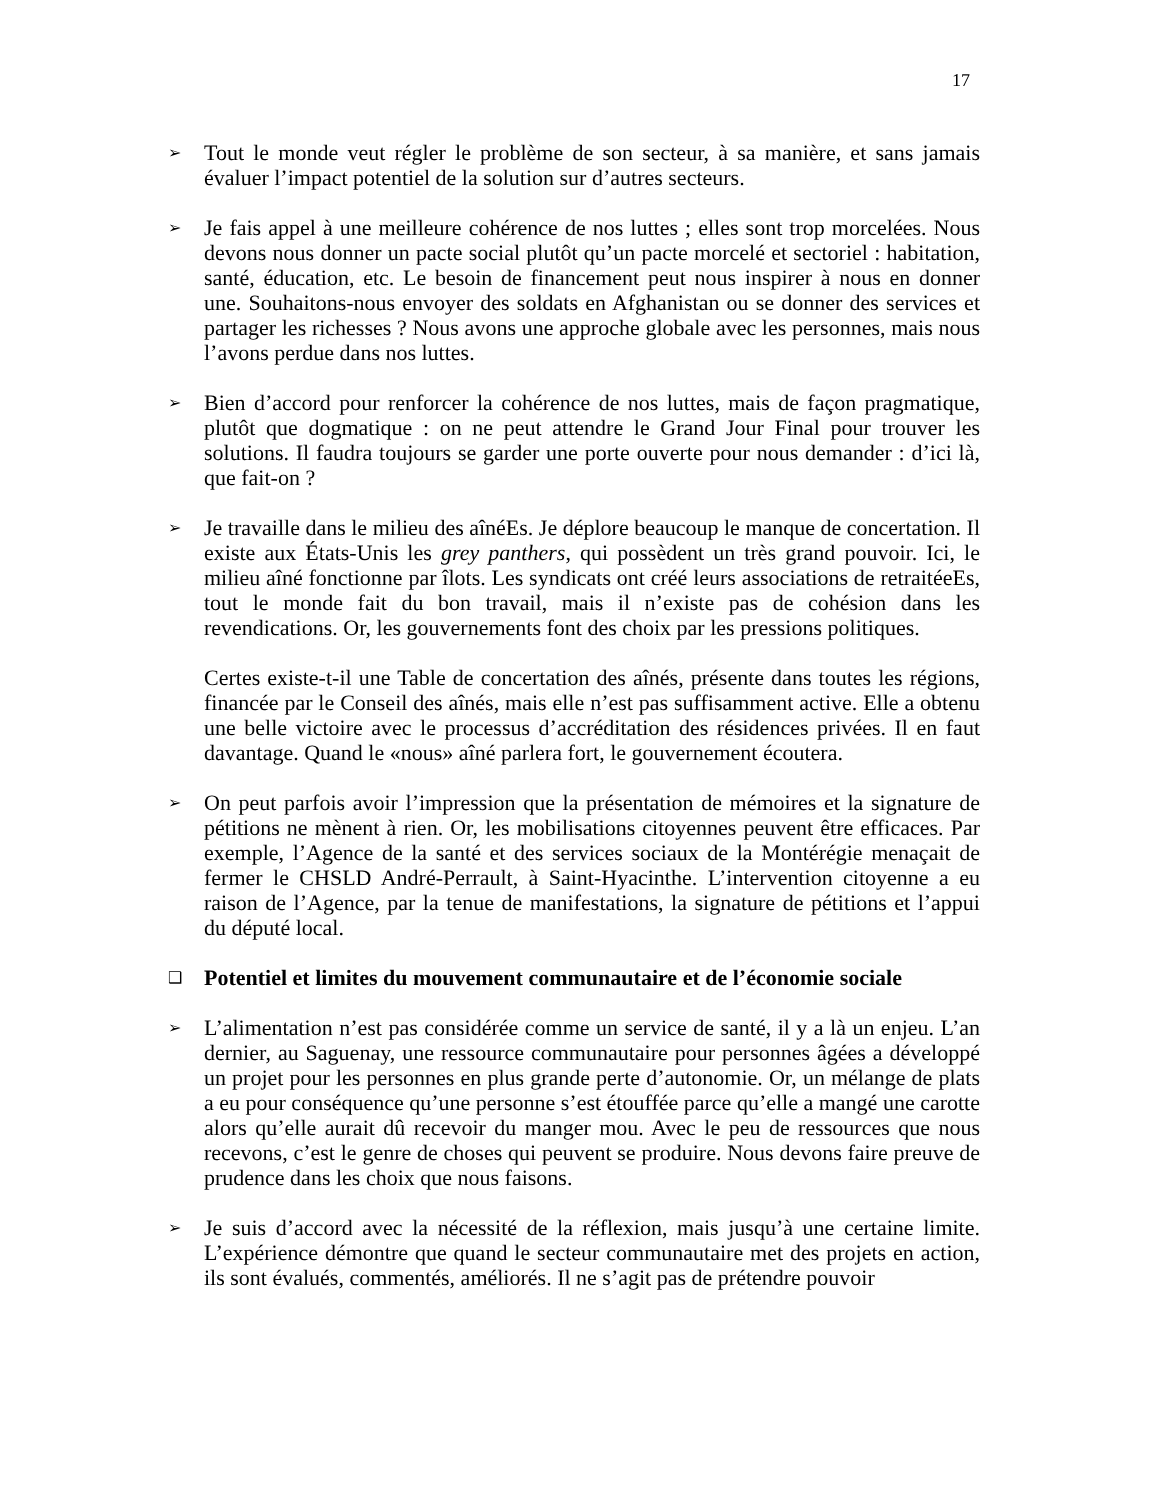17
➢
Tout le monde veut régler le problème de son secteur, à sa manière, et sans jamais évaluer l’impact potentiel de la solution sur d’autres secteurs.
➢
Je fais appel à une meilleure cohérence de nos luttes ; elles sont trop morcelées. Nous devons nous donner un pacte social plutôt qu’un pacte morcelé et sectoriel : habitation, santé, éducation, etc. Le besoin de financement peut nous inspirer à nous en donner une. Souhaitons-nous envoyer des soldats en Afghanistan ou se donner des services et partager les richesses ? Nous avons une approche globale avec les personnes, mais nous l’avons perdue dans nos luttes.
➢
Bien d’accord pour renforcer la cohérence de nos luttes, mais de façon pragmatique, plutôt que dogmatique : on ne peut attendre le Grand Jour Final pour trouver les solutions. Il faudra toujours se garder une porte ouverte pour nous demander : d’ici là, que fait-on ?
➢
Je travaille dans le milieu des aînéEs. Je déplore beaucoup le manque de concertation. Il existe aux États-Unis les grey panthers, qui possèdent un très grand pouvoir. Ici, le milieu aîné fonctionne par îlots. Les syndicats ont créé leurs associations de retraitéeEs, tout le monde fait du bon travail, mais il n’existe pas de cohésion dans les revendications. Or, les gouvernements font des choix par les pressions politiques.
Certes existe-t-il une Table de concertation des aînés, présente dans toutes les régions, financée par le Conseil des aînés, mais elle n’est pas suffisamment active. Elle a obtenu une belle victoire avec le processus d’accréditation des résidences privées. Il en faut davantage. Quand le «nous» aîné parlera fort, le gouvernement écoutera.
➢
On peut parfois avoir l’impression que la présentation de mémoires et la signature de pétitions ne mènent à rien. Or, les mobilisations citoyennes peuvent être efficaces. Par exemple, l’Agence de la santé et des services sociaux de la Montérégie menaçait de fermer le CHSLD André-Perrault, à Saint-Hyacinthe. L’intervention citoyenne a eu raison de l’Agence, par la tenue de manifestations, la signature de pétitions et l’appui du député local.
❑
Potentiel et limites du mouvement communautaire et de l’économie sociale
➢
L’alimentation n’est pas considérée comme un service de santé, il y a là un enjeu. L’an dernier, au Saguenay, une ressource communautaire pour personnes âgées a développé un projet pour les personnes en plus grande perte d’autonomie. Or, un mélange de plats a eu pour conséquence qu’une personne s’est étouffée parce qu’elle a mangé une carotte alors qu’elle aurait dû recevoir du manger mou. Avec le peu de ressources que nous recevons, c’est le genre de choses qui peuvent se produire. Nous devons faire preuve de prudence dans les choix que nous faisons.
➢
Je suis d’accord avec la nécessité de la réflexion, mais jusqu’à une certaine limite. L’expérience démontre que quand le secteur communautaire met des projets en action, ils sont évalués, commentés, améliorés. Il ne s’agit pas de prétendre pouvoir